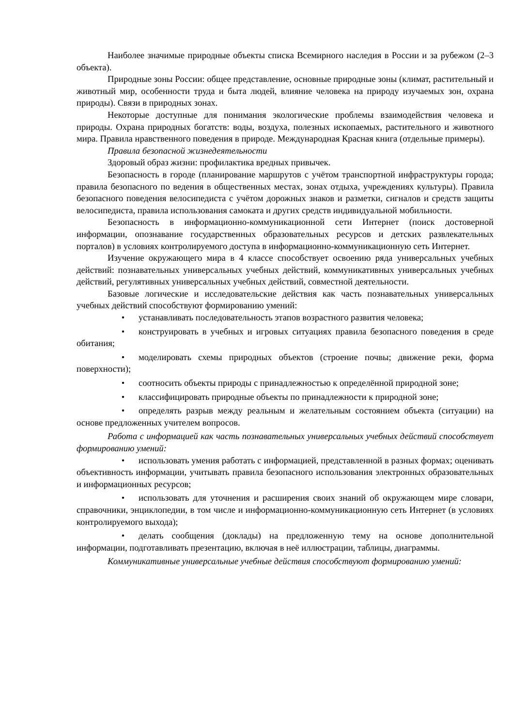Наиболее значимые природные объекты списка Всемирного наследия в России и за рубежом (2–3 объекта).
Природные зоны России: общее представление, основные природные зоны (климат, растительный и животный мир, особенности труда и быта людей, влияние человека на природу изучаемых зон, охрана природы). Связи в природных зонах.
Некоторые доступные для понимания экологические проблемы взаимодействия человека и природы. Охрана природных богатств: воды, воздуха, полезных ископаемых, растительного и животного мира. Правила нравственного поведения в природе. Международная Красная книга (отдельные примеры).
Правила безопасной жизнедеятельности
Здоровый образ жизни: профилактика вредных привычек.
Безопасность в городе (планирование маршрутов с учётом транспортной инфраструктуры города; правила безопасного по ведения в общественных местах, зонах отдыха, учреждениях культуры). Правила безопасного поведения велосипедиста с учётом дорожных знаков и разметки, сигналов и средств защиты велосипедиста, правила использования самоката и других средств индивидуальной мобильности.
Безопасность в информационно-коммуникационной сети Интернет (поиск достоверной информации, опознавание государственных образовательных ресурсов и детских развлекательных порталов) в условиях контролируемого доступа в информационно-коммуникационную сеть Интернет.
Изучение окружающего мира в 4 классе способствует освоению ряда универсальных учебных действий: познавательных универсальных учебных действий, коммуникативных универсальных учебных действий, регулятивных универсальных учебных действий, совместной деятельности.
Базовые логические и исследовательские действия как часть познавательных универсальных учебных действий способствуют формированию умений:
• устанавливать последовательность этапов возрастного развития человека;
• конструировать в учебных и игровых ситуациях правила безопасного поведения в среде обитания;
• моделировать схемы природных объектов (строение почвы; движение реки, форма поверхности);
• соотносить объекты природы с принадлежностью к определённой природной зоне;
• классифицировать природные объекты по принадлежности к природной зоне;
• определять разрыв между реальным и желательным состоянием объекта (ситуации) на основе предложенных учителем вопросов.
Работа с информацией как часть познавательных универсальных учебных действий способствует формированию умений:
• использовать умения работать с информацией, представленной в разных формах; оценивать объективность информации, учитывать правила безопасного использования электронных образовательных и информационных ресурсов;
• использовать для уточнения и расширения своих знаний об окружающем мире словари, справочники, энциклопедии, в том числе и информационно-коммуникационную сеть Интернет (в условиях контролируемого выхода);
• делать сообщения (доклады) на предложенную тему на основе дополнительной информации, подготавливать презентацию, включая в неё иллюстрации, таблицы, диаграммы.
Коммуникативные универсальные учебные действия способствуют формированию умений: